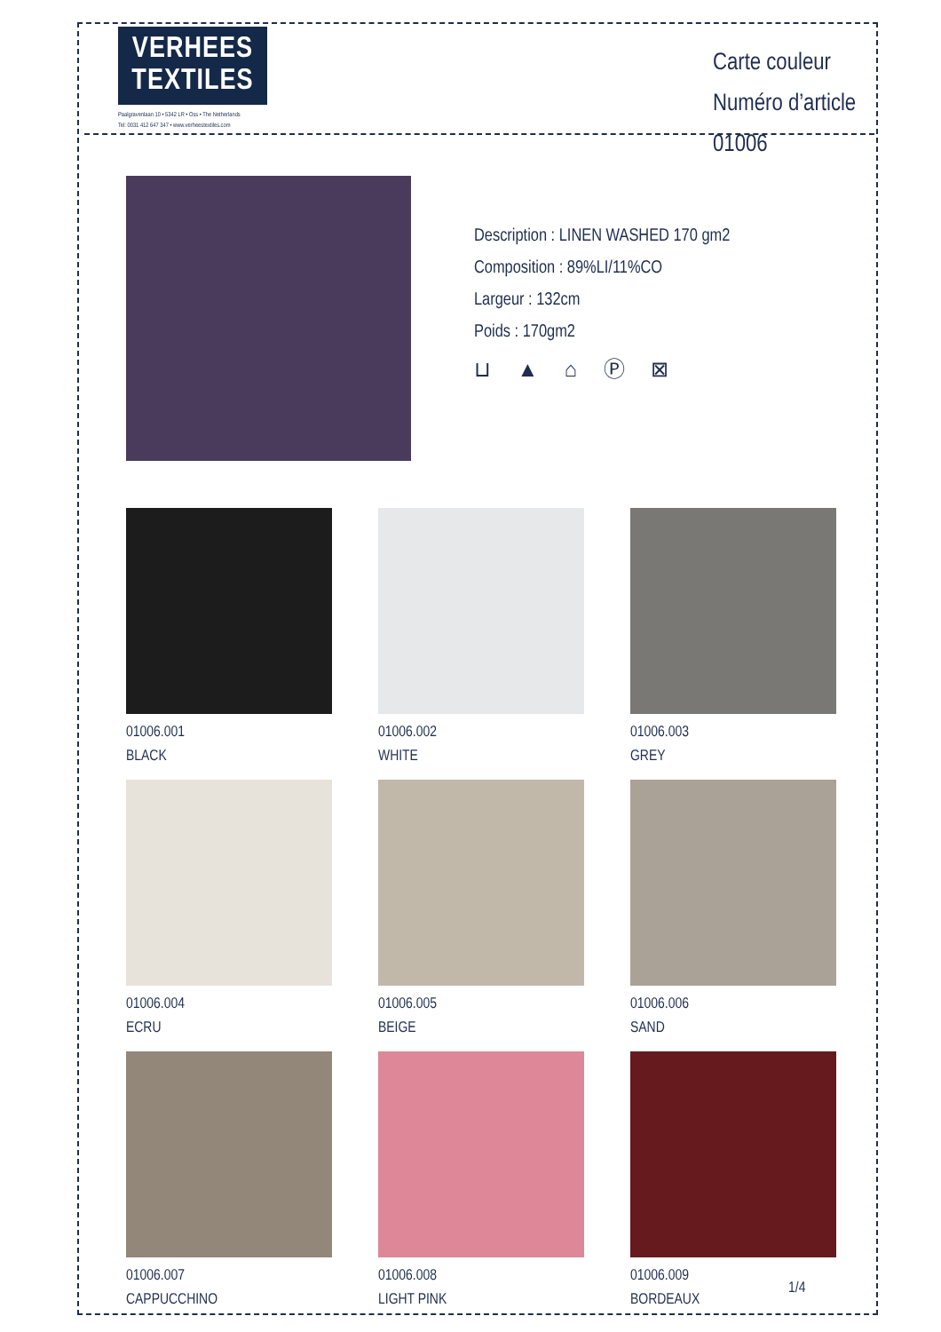VERHEES
TEXTILES
Paalgravenlaan 10 • 5342 LR • Oss • The Netherlands
Tel: 0031 412 647 347 • www.verheestextiles.com
Carte couleur
Numéro d’article 01006
Description : LINEN WASHED 170 gm2
Composition : 89%LI/11%CO
Largeur : 132cm
Poids : 170gm2
⊔ ▲ ⌂ Ⓟ ⊠
01006.001
BLACK
01006.002
WHITE
01006.003
GREY
01006.004
ECRU
01006.005
BEIGE
01006.006
SAND
01006.007
CAPPUCCHINO
01006.008
LIGHT PINK
01006.009
BORDEAUX
1/4